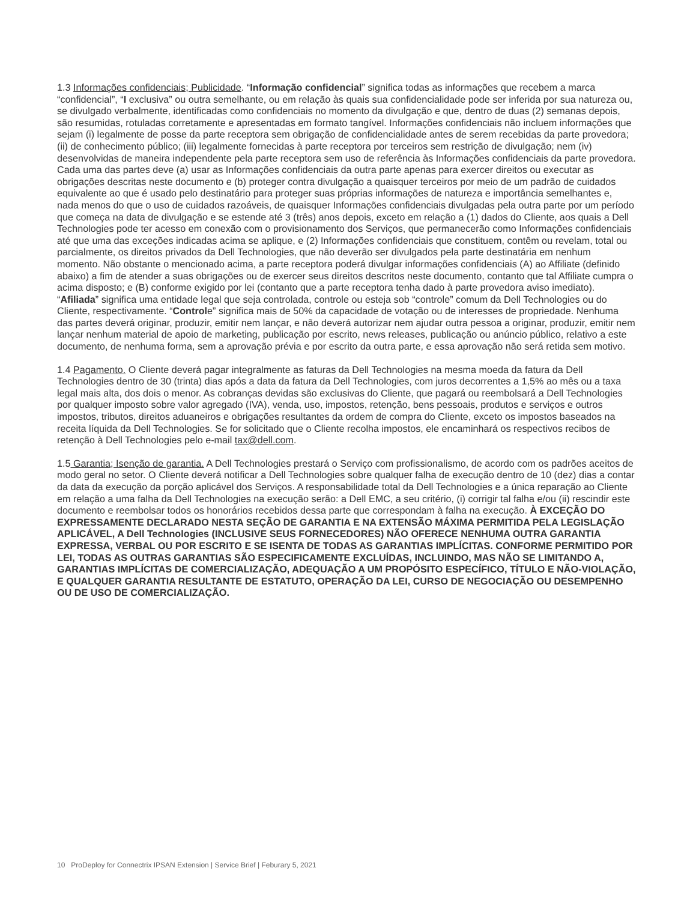1.3 Informações confidenciais; Publicidade. “Informação confidencial” significa todas as informações que recebem a marca “confidencial”, “I exclusiva” ou outra semelhante, ou em relação às quais sua confidencialidade pode ser inferida por sua natureza ou, se divulgado verbalmente, identificadas como confidenciais no momento da divulgação e que, dentro de duas (2) semanas depois, são resumidas, rotuladas corretamente e apresentadas em formato tangível. Informações confidenciais não incluem informações que sejam (i) legalmente de posse da parte receptora sem obrigação de confidencialidade antes de serem recebidas da parte provedora; (ii) de conhecimento público; (iii) legalmente fornecidas à parte receptora por terceiros sem restrição de divulgação; nem (iv) desenvolvidas de maneira independente pela parte receptora sem uso de referência às Informações confidenciais da parte provedora. Cada uma das partes deve (a) usar as Informações confidenciais da outra parte apenas para exercer direitos ou executar as obrigações descritas neste documento e (b) proteger contra divulgação a quaisquer terceiros por meio de um padrão de cuidados equivalente ao que é usado pelo destinatário para proteger suas próprias informações de natureza e importância semelhantes e, nada menos do que o uso de cuidados razoáveis, de quaisquer Informações confidenciais divulgadas pela outra parte por um período que começa na data de divulgação e se estende até 3 (três) anos depois, exceto em relação a (1) dados do Cliente, aos quais a Dell Technologies pode ter acesso em conexão com o provisionamento dos Serviços, que permanecerão como Informações confidenciais até que uma das exceções indicadas acima se aplique, e (2) Informações confidenciais que constituem, contêm ou revelam, total ou parcialmente, os direitos privados da Dell Technologies, que não deverão ser divulgados pela parte destinatária em nenhum momento. Não obstante o mencionado acima, a parte receptora poderá divulgar informações confidenciais (A) ao Affiliate (definido abaixo) a fim de atender a suas obrigações ou de exercer seus direitos descritos neste documento, contanto que tal Affiliate cumpra o acima disposto; e (B) conforme exigido por lei (contanto que a parte receptora tenha dado à parte provedora aviso imediato). “Afiliada” significa uma entidade legal que seja controlada, controle ou esteja sob “controle” comum da Dell Technologies ou do Cliente, respectivamente. “Controle” significa mais de 50% da capacidade de votação ou de interesses de propriedade. Nenhuma das partes deverá originar, produzir, emitir nem lançar, e não deverá autorizar nem ajudar outra pessoa a originar, produzir, emitir nem lançar nenhum material de apoio de marketing, publicação por escrito, news releases, publicação ou anúncio público, relativo a este documento, de nenhuma forma, sem a aprovação prévia e por escrito da outra parte, e essa aprovação não será retida sem motivo.
1.4 Pagamento. O Cliente deverá pagar integralmente as faturas da Dell Technologies na mesma moeda da fatura da Dell Technologies dentro de 30 (trinta) dias após a data da fatura da Dell Technologies, com juros decorrentes a 1,5% ao mês ou a taxa legal mais alta, dos dois o menor. As cobranças devidas são exclusivas do Cliente, que pagará ou reembolsará a Dell Technologies por qualquer imposto sobre valor agregado (IVA), venda, uso, impostos, retenção, bens pessoais, produtos e serviços e outros impostos, tributos, direitos aduaneiros e obrigações resultantes da ordem de compra do Cliente, exceto os impostos baseados na receita líquida da Dell Technologies. Se for solicitado que o Cliente recolha impostos, ele encaminhará os respectivos recibos de retenção à Dell Technologies pelo e-mail tax@dell.com.
1.5 Garantia; Isenção de garantia. A Dell Technologies prestará o Serviço com profissionalismo, de acordo com os padrões aceitos de modo geral no setor. O Cliente deverá notificar a Dell Technologies sobre qualquer falha de execução dentro de 10 (dez) dias a contar da data da execução da porção aplicável dos Serviços. A responsabilidade total da Dell Technologies e a única reparação ao Cliente em relação a uma falha da Dell Technologies na execução serão: a Dell EMC, a seu critério, (i) corrigir tal falha e/ou (ii) rescindir este documento e reembolsar todos os honorários recebidos dessa parte que correspondam à falha na execução. À EXCEÇÃO DO EXPRESSAMENTE DECLARADO NESTA SEÇÃO DE GARANTIA E NA EXTENSÃO MÁXIMA PERMITIDA PELA LEGISLAÇÃO APLICÁVEL, A Dell Technologies (INCLUSIVE SEUS FORNECEDORES) NÃO OFERECE NENHUMA OUTRA GARANTIA EXPRESSA, VERBAL OU POR ESCRITO E SE ISENTA DE TODAS AS GARANTIAS IMPLÍCITAS. CONFORME PERMITIDO POR LEI, TODAS AS OUTRAS GARANTIAS SÃO ESPECIFICAMENTE EXCLUÍDAS, INCLUINDO, MAS NÃO SE LIMITANDO A, GARANTIAS IMPLÍCITAS DE COMERCIALIZAÇÃO, ADEQUAÇÃO A UM PROPÓSITO ESPECÍFICO, TÍTULO E NÃO-VIOLAÇÃO, E QUALQUER GARANTIA RESULTANTE DE ESTATUTO, OPERAÇÃO DA LEI, CURSO DE NEGOCIAÇÃO OU DESEMPENHO OU DE USO DE COMERCIALIZAÇÃO.
10 ProDeploy for Connectrix IPSAN Extension | Service Brief | Feburary 5, 2021